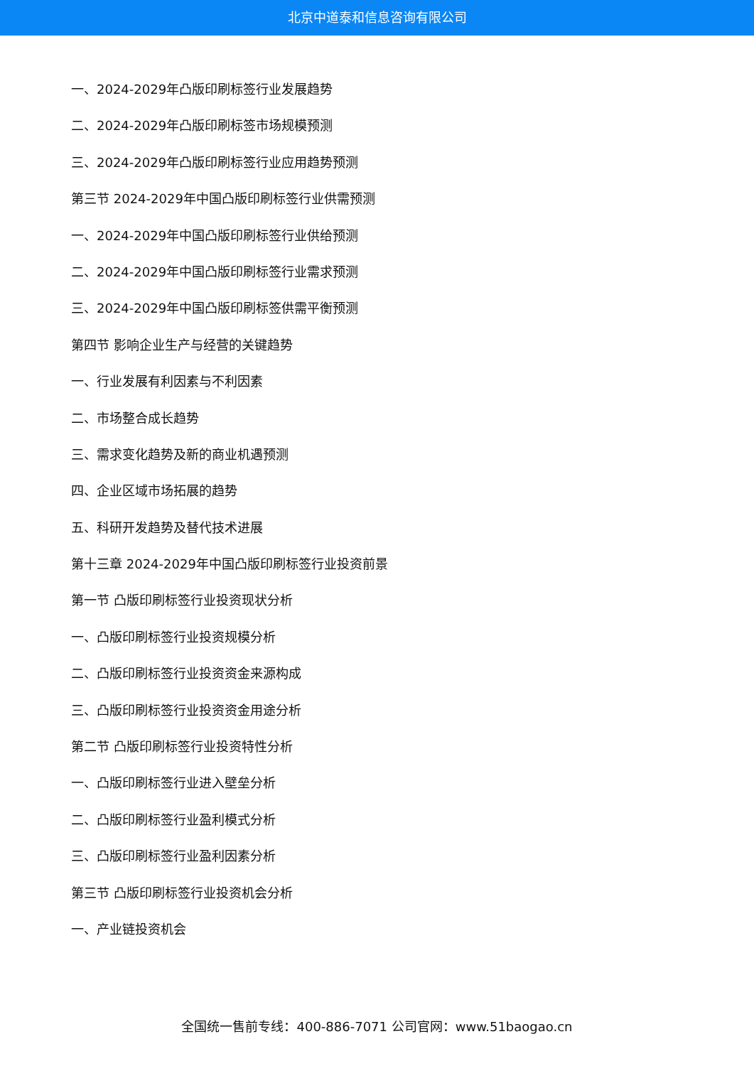北京中道泰和信息咨询有限公司
一、2024-2029年凸版印刷标签行业发展趋势
二、2024-2029年凸版印刷标签市场规模预测
三、2024-2029年凸版印刷标签行业应用趋势预测
第三节 2024-2029年中国凸版印刷标签行业供需预测
一、2024-2029年中国凸版印刷标签行业供给预测
二、2024-2029年中国凸版印刷标签行业需求预测
三、2024-2029年中国凸版印刷标签供需平衡预测
第四节 影响企业生产与经营的关键趋势
一、行业发展有利因素与不利因素
二、市场整合成长趋势
三、需求变化趋势及新的商业机遇预测
四、企业区域市场拓展的趋势
五、科研开发趋势及替代技术进展
第十三章 2024-2029年中国凸版印刷标签行业投资前景
第一节 凸版印刷标签行业投资现状分析
一、凸版印刷标签行业投资规模分析
二、凸版印刷标签行业投资资金来源构成
三、凸版印刷标签行业投资资金用途分析
第二节 凸版印刷标签行业投资特性分析
一、凸版印刷标签行业进入壁垒分析
二、凸版印刷标签行业盈利模式分析
三、凸版印刷标签行业盈利因素分析
第三节 凸版印刷标签行业投资机会分析
一、产业链投资机会
全国统一售前专线：400-886-7071 公司官网：www.51baogao.cn